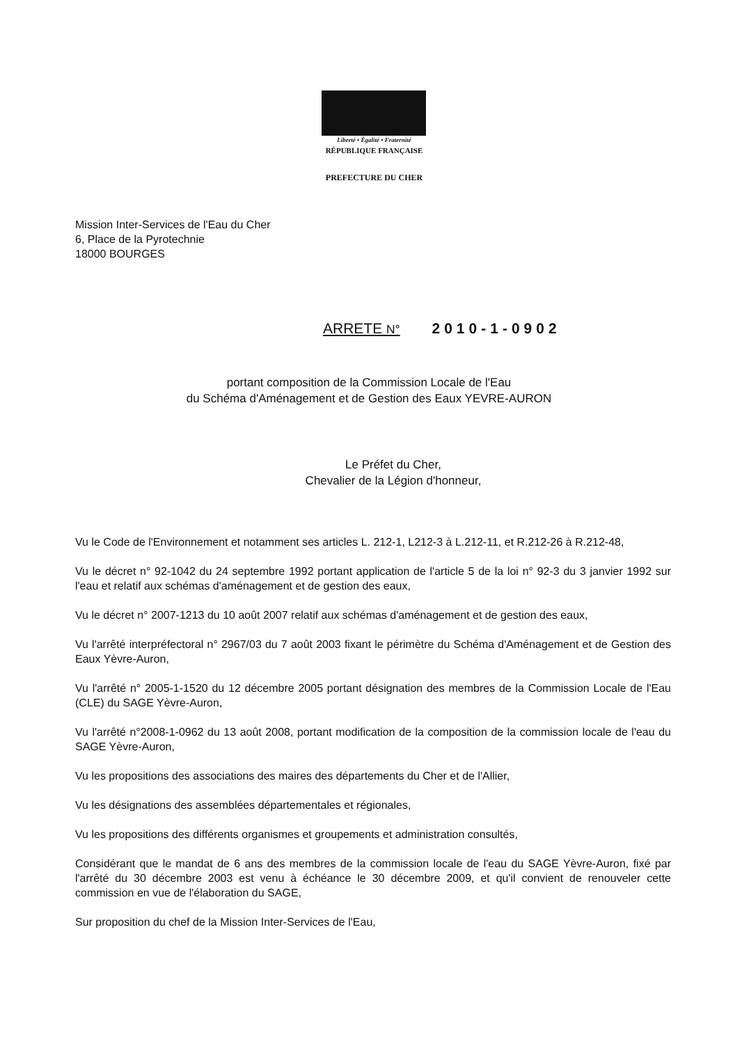Liberté • Égalité • Fraternité
RÉPUBLIQUE FRANÇAISE
PREFECTURE DU CHER
Mission Inter-Services de l'Eau du Cher
6, Place de la Pyrotechnie
18000 BOURGES
ARRETE N° 2010-1-0902
portant composition de la Commission Locale de l'Eau
du Schéma d'Aménagement et de Gestion des Eaux YEVRE-AURON
Le Préfet du Cher,
Chevalier de la Légion d'honneur,
Vu le Code de l'Environnement et notamment ses articles L. 212-1, L212-3 à L.212-11, et R.212-26 à R.212-48,
Vu le décret n° 92-1042 du 24 septembre 1992 portant application de l'article 5 de la loi n° 92-3 du 3 janvier 1992 sur l'eau et relatif aux schémas d'aménagement et de gestion des eaux,
Vu le décret n° 2007-1213 du 10 août 2007 relatif aux schémas d'aménagement et de gestion des eaux,
Vu l'arrêté interpréfectoral n° 2967/03 du 7 août 2003 fixant le périmètre du Schéma d'Aménagement et de Gestion des Eaux Yèvre-Auron,
Vu l'arrêté n° 2005-1-1520 du 12 décembre 2005 portant désignation des membres de la Commission Locale de l'Eau (CLE) du SAGE Yèvre-Auron,
Vu l'arrêté n°2008-1-0962 du 13 août 2008, portant modification de la composition de la commission locale de l'eau du SAGE Yèvre-Auron,
Vu les propositions des associations des maires des départements du Cher et de l'Allier,
Vu les désignations des assemblées départementales et régionales,
Vu les propositions des différents organismes et groupements et administration consultés,
Considérant que le mandat de 6 ans des membres de la commission locale de l'eau du SAGE Yèvre-Auron, fixé par l'arrêté du 30 décembre 2003 est venu à échéance le 30 décembre 2009, et qu'il convient de renouveler cette commission en vue de l'élaboration du SAGE,
Sur proposition du chef de la Mission Inter-Services de l'Eau,